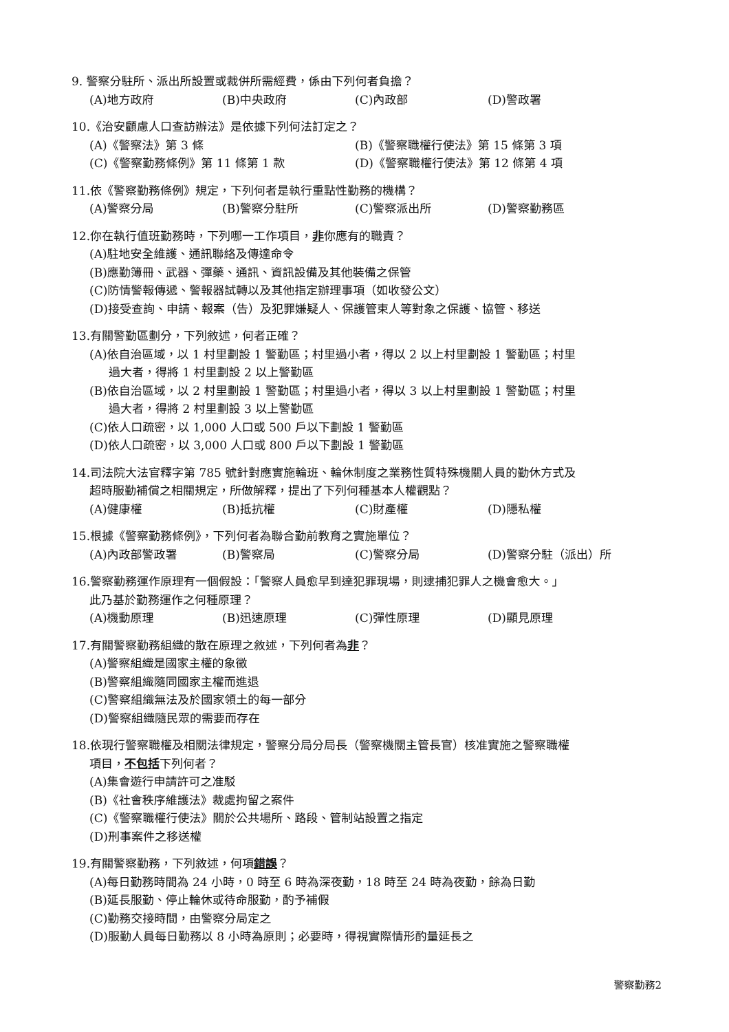9. 警察分駐所、派出所設置或裁併所需經費，係由下列何者負擔？
(A)地方政府 (B)中央政府 (C)內政部 (D)警政署
10.《治安顧慮人口查訪辦法》是依據下列何法訂定之？
(A)《警察法》第 3 條 (B)《警察職權行使法》第 15 條第 3 項
(C)《警察勤務條例》第 11 條第 1 款 (D)《警察職權行使法》第 12 條第 4 項
11.依《警察勤務條例》規定，下列何者是執行重點性勤務的機構？
(A)警察分局 (B)警察分駐所 (C)警察派出所 (D)警察勤務區
12.你在執行值班勤務時，下列哪一工作項目，非你應有的職責？
(A)駐地安全維護、通訊聯絡及傳達命令
(B)應勤簿冊、武器、彈藥、通訊、資訊設備及其他裝備之保管
(C)防情警報傳遞、警報器試轉以及其他指定辦理事項（如收發公文）
(D)接受查詢、申請、報案（告）及犯罪嫌疑人、保護管束人等對象之保護、協管、移送
13.有關警勤區劃分，下列敘述，何者正確？
(A)依自治區域，以 1 村里劃設 1 警勤區；村里過小者，得以 2 以上村里劃設 1 警勤區；村里
過大者，得將 1 村里劃設 2 以上警勤區
(B)依自治區域，以 2 村里劃設 1 警勤區；村里過小者，得以 3 以上村里劃設 1 警勤區；村里
過大者，得將 2 村里劃設 3 以上警勤區
(C)依人口疏密，以 1,000 人口或 500 戶以下劃設 1 警勤區
(D)依人口疏密，以 3,000 人口或 800 戶以下劃設 1 警勤區
14.司法院大法官釋字第 785 號針對應實施輪班、輪休制度之業務性質特殊機關人員的勤休方式及
超時服勤補償之相關規定，所做解釋，提出了下列何種基本人權觀點？
(A)健康權 (B)抵抗權 (C)財產權 (D)隱私權
15.根據《警察勤務條例》，下列何者為聯合勤前教育之實施單位？
(A)內政部警政署 (B)警察局 (C)警察分局 (D)警察分駐（派出）所
16.警察勤務運作原理有一個假設：「警察人員愈早到達犯罪現場，則逮捕犯罪人之機會愈大。」
此乃基於勤務運作之何種原理？
(A)機動原理 (B)迅速原理 (C)彈性原理 (D)顯見原理
17.有關警察勤務組織的散在原理之敘述，下列何者為非？
(A)警察組織是國家主權的象徵
(B)警察組織隨同國家主權而進退
(C)警察組織無法及於國家領土的每一部分
(D)警察組織隨民眾的需要而存在
18.依現行警察職權及相關法律規定，警察分局分局長（警察機關主管長官）核准實施之警察職權
項目，不包括下列何者？
(A)集會遊行申請許可之准駁
(B)《社會秩序維護法》裁處拘留之案件
(C)《警察職權行使法》關於公共場所、路段、管制站設置之指定
(D)刑事案件之移送權
19.有關警察勤務，下列敘述，何項錯誤？
(A)每日勤務時間為 24 小時，0 時至 6 時為深夜勤，18 時至 24 時為夜勤，餘為日勤
(B)延長服勤、停止輪休或待命服勤，酌予補假
(C)勤務交接時間，由警察分局定之
(D)服勤人員每日勤務以 8 小時為原則；必要時，得視實際情形酌量延長之
警察勤務2